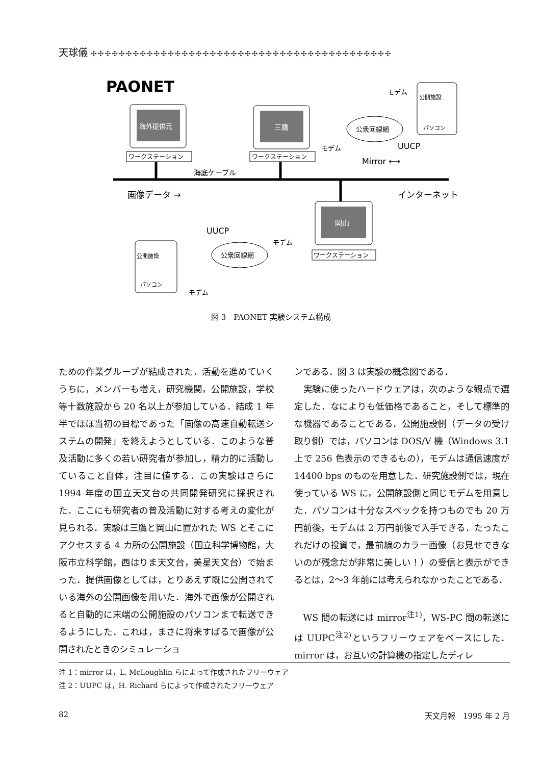天球儀 ✣✣✣✣✣✣✣✣✣✣✣✣✣✣✣✣✣✣✣✣✣✣✣✣✣✣✣✣✣✣✣✣✣✣✣✣✣✣✣✣✣✣✣
PAONET
海外提供元
ワークステーション
三鷹
ワークステーション
海底ケーブル
画像データ →
Mirror ⟷
インターネット
UUCP
公衆回線網
モデム
公開施設
パソコン
モデム
岡山
ワークステーション
UUCP
モデム
公衆回線網
公開施設
パソコン
モデム
図 3　PAONET 実験システム構成
ための作業グループが結成された．活動を進めていくうちに，メンバーも増え，研究機関，公開施設，学校等十数施設から 20 名以上が参加している．結成 1 年半でほぼ当初の目標であった「画像の高速自動転送システムの開発」を終えようとしている．このような普及活動に多くの若い研究者が参加し，精力的に活動していること自体，注目に値する．この実験はさらに 1994 年度の国立天文台の共同開発研究に採択された．ここにも研究者の普及活動に対する考えの変化が見られる．実験は三鷹と岡山に置かれた WS とそこにアクセスする 4 カ所の公開施設（国立科学博物館，大阪市立科学館，西はりま天文台，美星天文台）で始まった．提供画像としては，とりあえず既に公開されている海外の公開画像を用いた．海外で画像が公開されると自動的に末端の公開施設のパソコンまで転送できるようにした．これは，まさに将来すばるで画像が公開されたときのシミュレーショ
ンである．図 3 は実験の概念図である．
　実験に使ったハードウェアは，次のような観点で選定した．なによりも低価格であること，そして標準的な機器であることである．公開施設側（データの受け取り側）では，パソコンは DOS/V 機（Windows 3.1 上で 256 色表示のできるもの），モデムは通信速度が 14400 bps のものを用意した．研究施設側では，現在使っている WS に，公開施設側と同じモデムを用意した．パソコンは十分なスペックを持つものでも 20 万円前後，モデムは 2 万円前後で入手できる．たったこれだけの投資で，最前線のカラー画像（お見せできないのが残念だが非常に美しい！）の受信と表示ができるとは，2～3 年前には考えられなかったことである．
　WS 間の転送には mirror<sup>注1)</sup>，WS-PC 間の転送には UUPC<sup>注2)</sup>というフリーウェアをベースにした．mirror は，お互いの計算機の指定したディレ
注 1：mirror は，L. McLoughlin らによって作成されたフリーウェア
注 2：UUPC は，H. Richard らによって作成されたフリーウェア
82 天文月報　1995 年 2 月